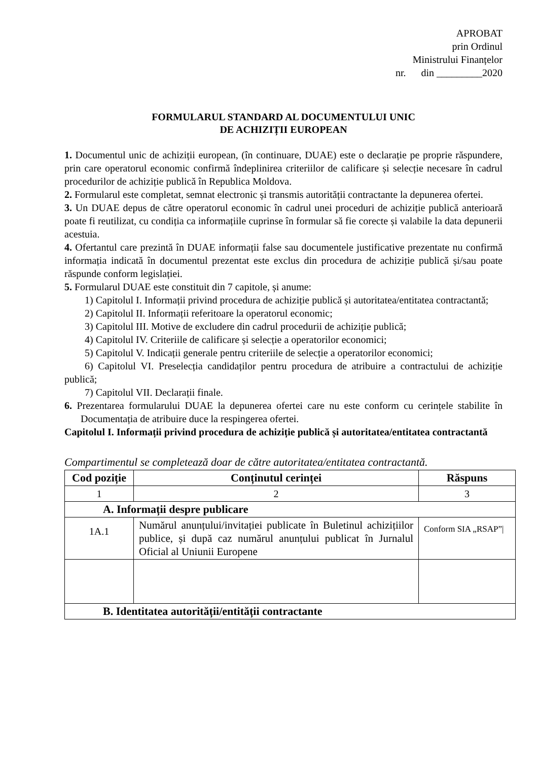APROBAT
prin Ordinul
Ministrului Finanțelor
nr. din _________2020
FORMULARUL STANDARD AL DOCUMENTULUI UNIC
DE ACHIZIȚII EUROPEAN
1. Documentul unic de achiziții european, (în continuare, DUAE) este o declarație pe proprie răspundere, prin care operatorul economic confirmă îndeplinirea criteriilor de calificare și selecție necesare în cadrul procedurilor de achiziție publică în Republica Moldova.
2. Formularul este completat, semnat electronic și transmis autorității contractante la depunerea ofertei.
3. Un DUAE depus de către operatorul economic în cadrul unei proceduri de achiziție publică anterioară poate fi reutilizat, cu condiția ca informațiile cuprinse în formular să fie corecte și valabile la data depunerii acestuia.
4. Ofertantul care prezintă în DUAE informații false sau documentele justificative prezentate nu confirmă informația indicată în documentul prezentat este exclus din procedura de achiziție publică și/sau poate răspunde conform legislației.
5. Formularul DUAE este constituit din 7 capitole, și anume:
1) Capitolul I. Informații privind procedura de achiziție publică și autoritatea/entitatea contractantă;
2) Capitolul II. Informații referitoare la operatorul economic;
3) Capitolul III. Motive de excludere din cadrul procedurii de achiziție publică;
4) Capitolul IV. Criteriile de calificare și selecție a operatorilor economici;
5) Capitolul V. Indicații generale pentru criteriile de selecție a operatorilor economici;
6) Capitolul VI. Preselecția candidaților pentru procedura de atribuire a contractului de achiziție publică;
7) Capitolul VII. Declarații finale.
6. Prezentarea formularului DUAE la depunerea ofertei care nu este conform cu cerințele stabilite în Documentația de atribuire duce la respingerea ofertei.
Capitolul I. Informații privind procedura de achiziție publică și autoritatea/entitatea contractantă
Compartimentul se completează doar de către autoritatea/entitatea contractantă.
| Cod poziție | Conținutul cerinței | Răspuns |
| --- | --- | --- |
| 1 | 2 | 3 |
| A. Informații despre publicare | | |
| 1A.1 | Numărul anunțului/invitației publicate în Buletinul achizițiilor publice, și după caz numărul anunțului publicat în Jurnalul Oficial al Uniunii Europene | Conform SIA „RSAP”/ |
| B. Identitatea autorității/entității contractante | | |